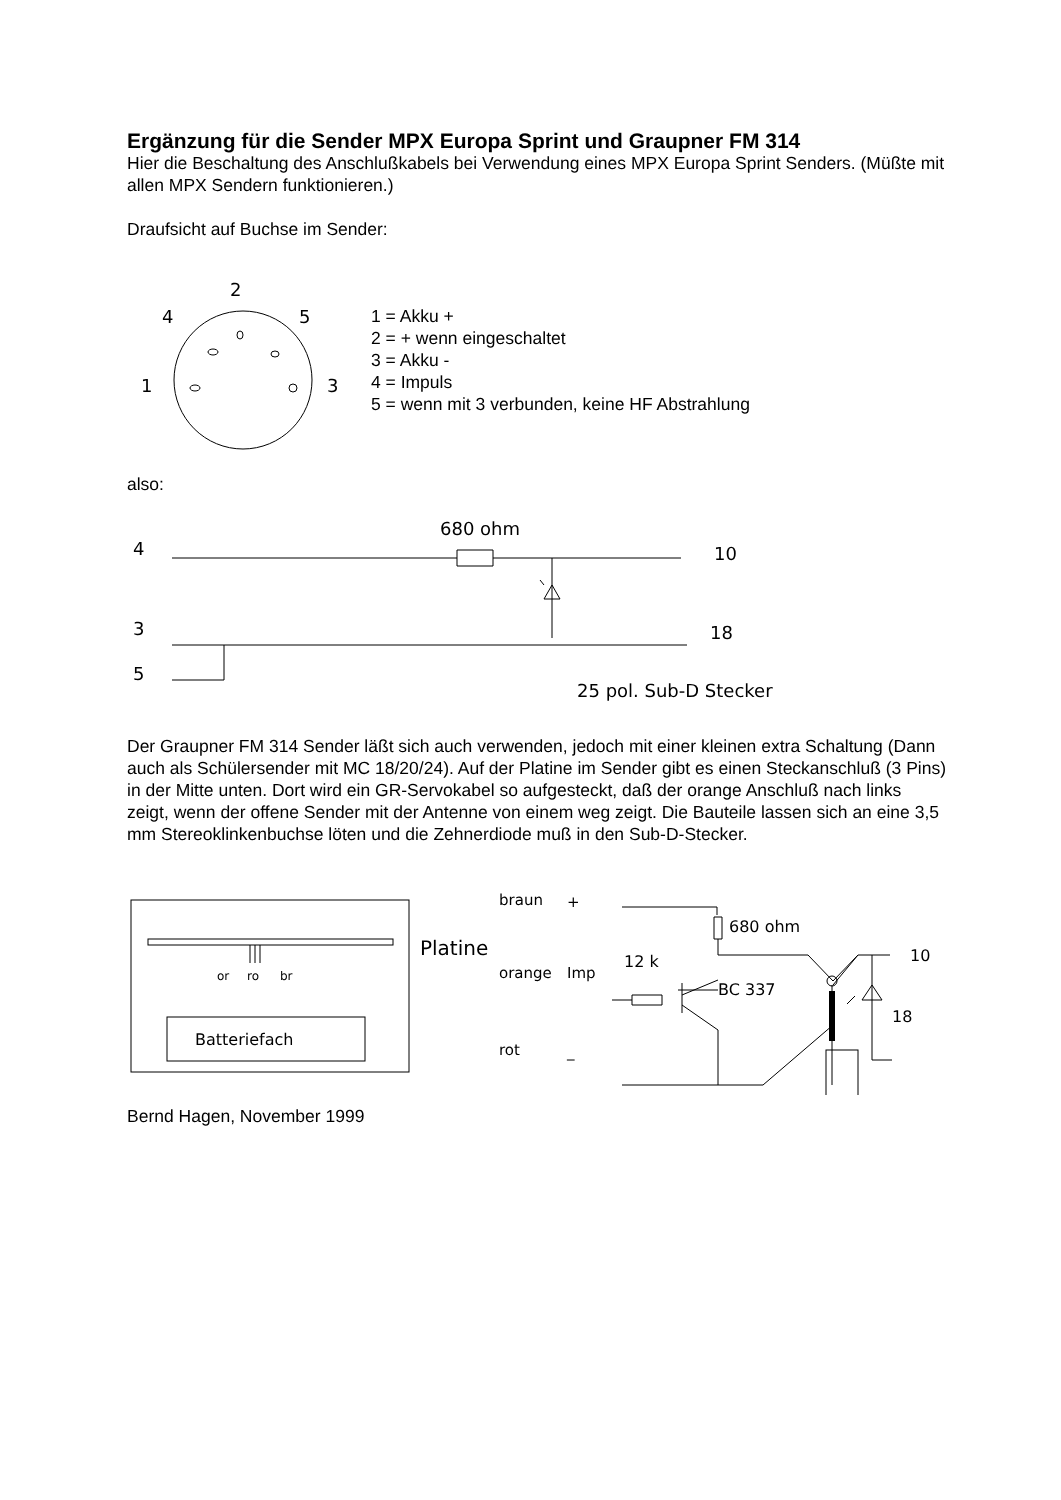Ergänzung für die Sender MPX Europa Sprint und Graupner FM 314
Hier die Beschaltung des Anschlußkabels bei Verwendung eines MPX Europa Sprint Senders. (Müßte mit allen MPX Sendern funktionieren.)
Draufsicht auf Buchse im Sender:
2
4
5
1
3
1 = Akku +
2 = + wenn eingeschaltet
3 = Akku -
4 = Impuls
5 = wenn mit 3 verbunden, keine HF Abstrahlung
also:
4
3
5
680 ohm
10
18
25 pol. Sub-D Stecker
Der Graupner FM 314 Sender läßt sich auch verwenden, jedoch mit einer kleinen extra Schaltung (Dann auch als Schülersender mit MC 18/20/24). Auf der Platine im Sender gibt es einen Steckanschluß (3 Pins) in der Mitte unten. Dort wird ein GR-Servokabel so aufgesteckt, daß der orange Anschluß nach links zeigt, wenn der offene Sender mit der Antenne von einem weg zeigt. Die Bauteile lassen sich an eine 3,5 mm Stereoklinkenbuchse löten und die Zehnerdiode muß in den Sub-D-Stecker.
or
ro
br
Batteriefach
Platine
braun
+
orange
Imp
rot
_
680 ohm
12 k
BC 337
10
18
Bernd Hagen, November 1999